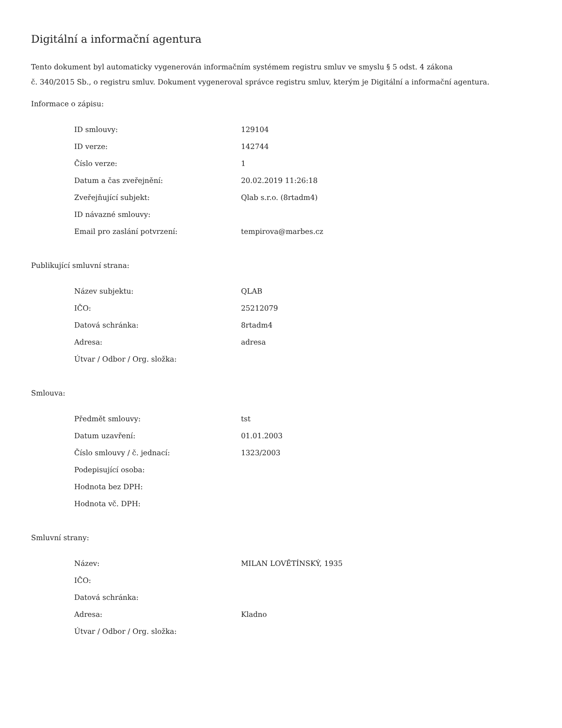Digitální a informační agentura
Tento dokument byl automaticky vygenerován informačním systémem registru smluv ve smyslu § 5 odst. 4 zákona
č. 340/2015 Sb., o registru smluv. Dokument vygeneroval správce registru smluv, kterým je Digitální a informační agentura.
Informace o zápisu:
| ID smlouvy: | 129104 |
| ID verze: | 142744 |
| Číslo verze: | 1 |
| Datum a čas zveřejnění: | 20.02.2019 11:26:18 |
| Zveřejňující subjekt: | Qlab s.r.o. (8rtadm4) |
| ID návazné smlouvy: | |
| Email pro zaslání potvrzení: | tempirova@marbes.cz |
Publikující smluvní strana:
| Název subjektu: | QLAB |
| IČO: | 25212079 |
| Datová schránka: | 8rtadm4 |
| Adresa: | adresa |
| Útvar / Odbor / Org. složka: | |
Smlouva:
| Předmět smlouvy: | tst |
| Datum uzavření: | 01.01.2003 |
| Číslo smlouvy / č. jednací: | 1323/2003 |
| Podepisující osoba: | |
| Hodnota bez DPH: | |
| Hodnota vč. DPH: | |
Smluvní strany:
| Název: | MILAN LOVĚTÍNSKÝ, 1935 |
| IČO: | |
| Datová schránka: | |
| Adresa: | Kladno |
| Útvar / Odbor / Org. složka: | |